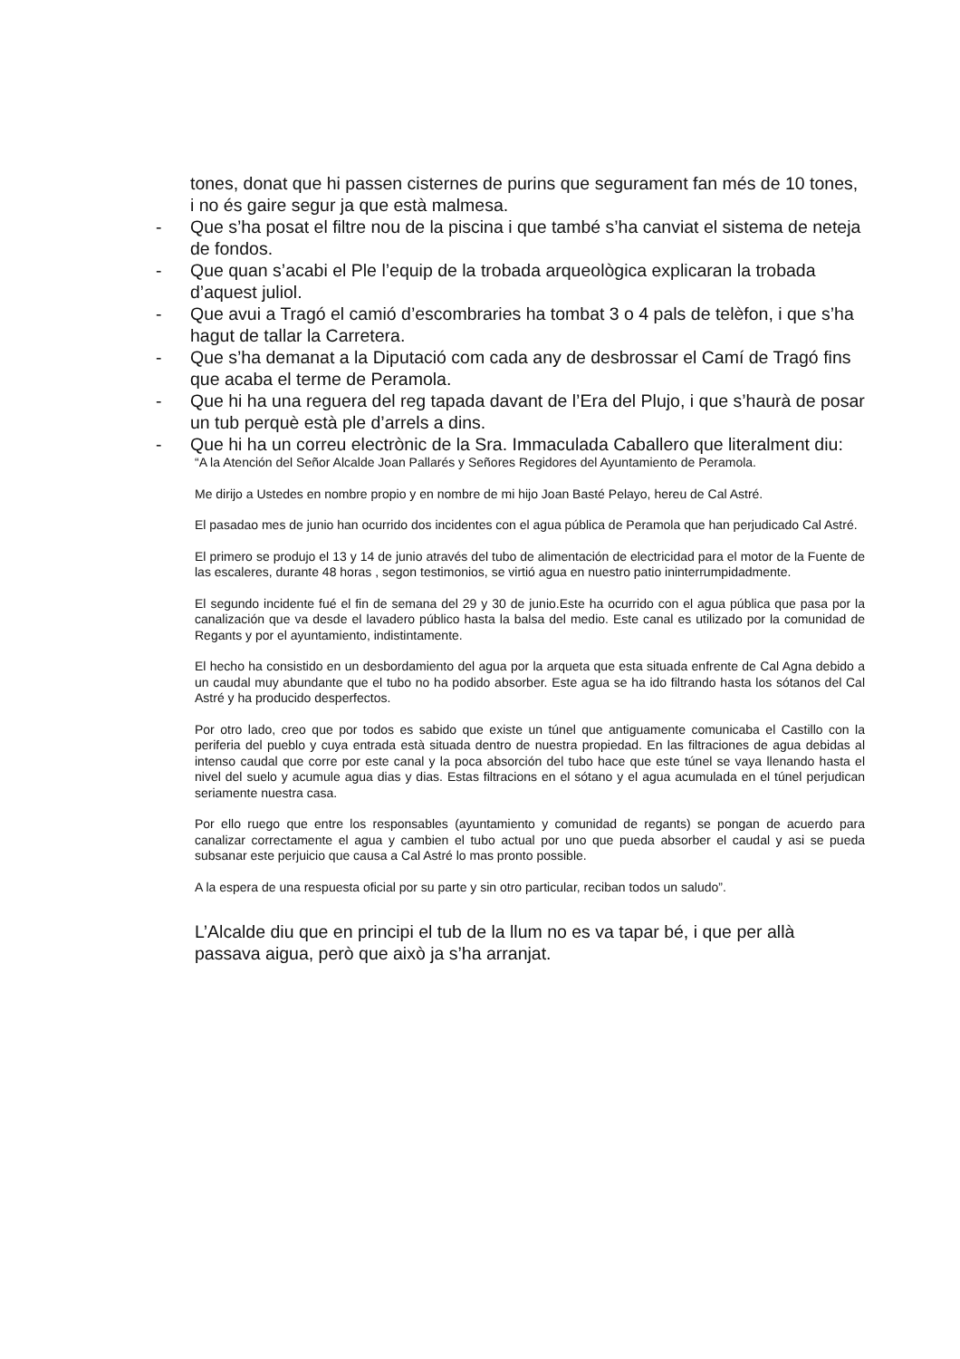tones, donat que hi passen cisternes de purins que segurament fan més de 10 tones, i no és gaire segur ja que està malmesa.
- Que s’ha posat el filtre nou de la piscina i que també s’ha canviat el sistema de neteja de fondos.
- Que quan s’acabi el Ple l’equip de la trobada arqueològica explicaran la trobada d’aquest juliol.
- Que avui a Tragó el camió d’escombraries ha tombat 3 o 4 pals de telèfon, i que s’ha hagut de tallar la Carretera.
- Que s’ha demanat a la Diputació com cada any de desbrossar el Camí de Tragó fins que acaba el terme de Peramola.
- Que hi ha una reguera del reg tapada davant de l’Era del Plujo, i que s’haurà de posar un tub perquè està ple d’arrels a dins.
- Que hi ha un correu electrònic de la Sra. Immaculada Caballero que literalment diu:
“A la Atención del Señor Alcalde Joan Pallarés y Señores Regidores del Ayuntamiento de Peramola.
Me dirijo a Ustedes en nombre propio y en nombre de mi hijo Joan Basté Pelayo, hereu de Cal Astré.
El pasadao mes de junio han ocurrido dos incidentes con el agua pública de Peramola que han perjudicado Cal Astré.
El primero se produjo el 13 y 14 de junio através del tubo de alimentación de electricidad para el motor de la Fuente de las escaleres, durante 48 horas , segon testimonios, se virtió agua en nuestro patio ininterrumpidadmente.
El segundo incidente fué el fin de semana del 29 y 30 de junio.Este ha ocurrido con el agua pública que pasa por la canalización que va desde el lavadero público hasta la balsa del medio. Este canal es utilizado por la comunidad de Regants y por el ayuntamiento, indistintamente.
El hecho ha consistido en un desbordamiento del agua por la arqueta que esta situada enfrente de Cal Agna debido a un caudal muy abundante que el tubo no ha podido absorber. Este agua se ha ido filtrando hasta los sótanos del Cal Astré y ha producido desperfectos.
Por otro lado, creo que por todos es sabido que existe un túnel que antiguamente comunicaba el Castillo con la periferia del pueblo y cuya entrada està situada dentro de nuestra propiedad. En las filtraciones de agua debidas al intenso caudal que corre por este canal y la poca absorción del tubo hace que este túnel se vaya llenando hasta el nivel del suelo y acumule agua dias y dias. Estas filtracions en el sótano y el agua acumulada en el túnel perjudican seriamente nuestra casa.
Por ello ruego que entre los responsables (ayuntamiento y comunidad de regants) se pongan de acuerdo para canalizar correctamente el agua y cambien el tubo actual por uno que pueda absorber el caudal y asi se pueda subsanar este perjuicio que causa a Cal Astré lo mas pronto possible.
A la espera de una respuesta oficial por su parte y sin otro particular, reciban todos un saludo”.
L’Alcalde diu que en principi el tub de la llum no es va tapar bé, i que per allà passava aigua, però que això ja s’ha arranjat.